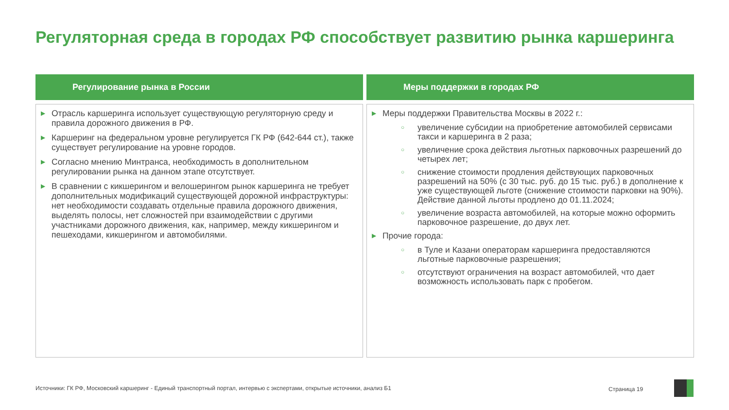Регуляторная среда в городах РФ способствует развитию рынка каршеринга
Регулирование рынка в России
▶ Отрасль каршеринга использует существующую регуляторную среду и правила дорожного движения в РФ.
▶ Каршеринг на федеральном уровне регулируется ГК РФ (642-644 ст.), также существует регулирование на уровне городов.
▶ Согласно мнению Минтранса, необходимость в дополнительном регулировании рынка на данном этапе отсутствует.
▶ В сравнении с кикшерингом и велошерингом рынок каршеринга не требует дополнительных модификаций существующей дорожной инфраструктуры: нет необходимости создавать отдельные правила дорожного движения, выделять полосы, нет сложностей при взаимодействии с другими участниками дорожного движения, как, например, между кикшерингом и пешеходами, кикшерингом и автомобилями.
Меры поддержки в городах РФ
▶ Меры поддержки Правительства Москвы в 2022 г.:
○ увеличение субсидии на приобретение автомобилей сервисами такси и каршеринга в 2 раза;
○ увеличение срока действия льготных парковочных разрешений до четырех лет;
○ снижение стоимости продления действующих парковочных разрешений на 50% (с 30 тыс. руб. до 15 тыс. руб.) в дополнение к уже существующей льготе (снижение стоимости парковки на 90%). Действие данной льготы продлено до 01.11.2024;
○ увеличение возраста автомобилей, на которые можно оформить парковочное разрешение, до двух лет.
▶ Прочие города:
○ в Туле и Казани операторам каршеринга предоставляются льготные парковочные разрешения;
○ отсутствуют ограничения на возраст автомобилей, что дает возможность использовать парк с пробегом.
Источники: ГК РФ, Московский каршеринг - Единый транспортный портал, интервью с экспертами, открытые источники, анализ Б1
Страница 19